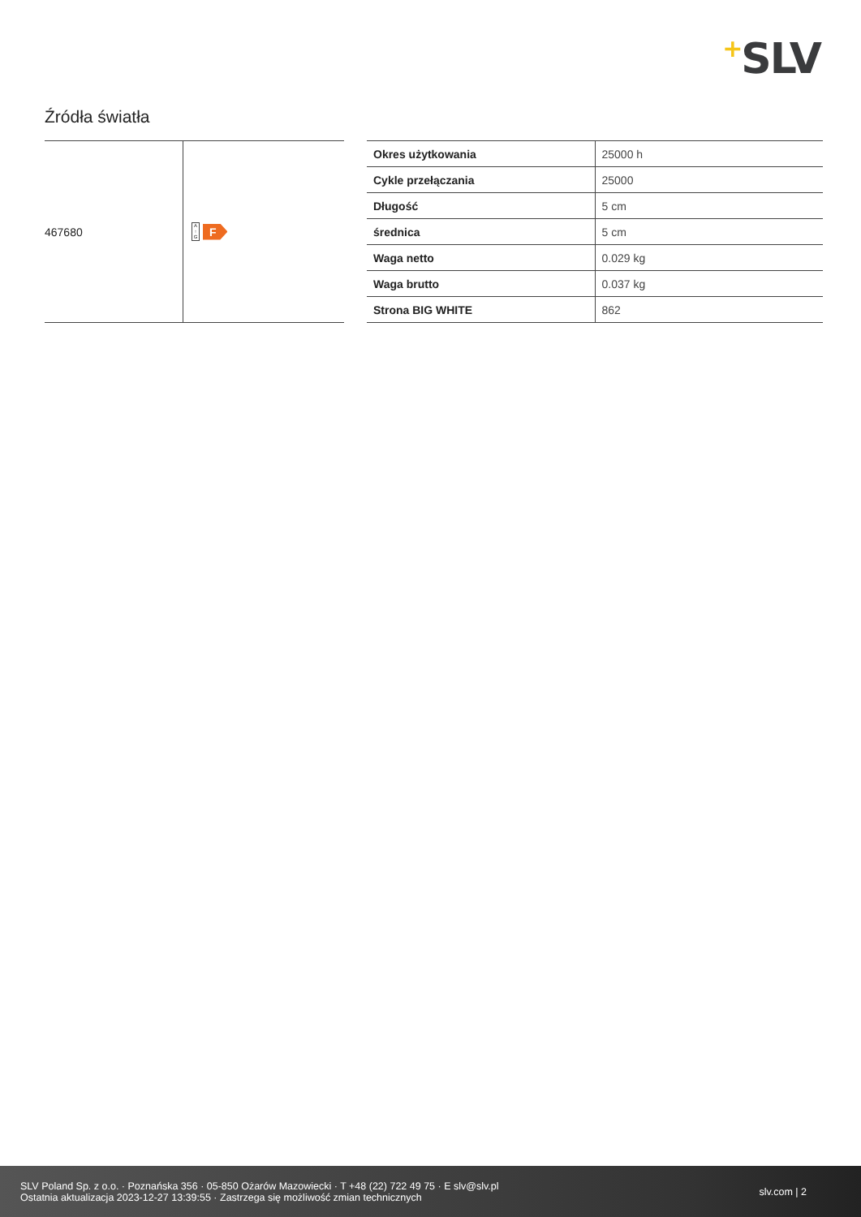+SLV
Źródła światła
| 467680 | A ↑ G F |
| Okres użytkowania | 25000 h |
| Cykle przełączania | 25000 |
| Długość | 5 cm |
| średnica | 5 cm |
| Waga netto | 0.029 kg |
| Waga brutto | 0.037 kg |
| Strona BIG WHITE | 862 |
SLV Poland Sp. z o.o. · Poznańska 356 · 05-850 Ożarów Mazowiecki · T +48 (22) 722 49 75 · E slv@slv.pl
Ostatnia aktualizacja 2023-12-27 13:39:55 · Zastrzega się możliwość zmian technicznych
slv.com | 2